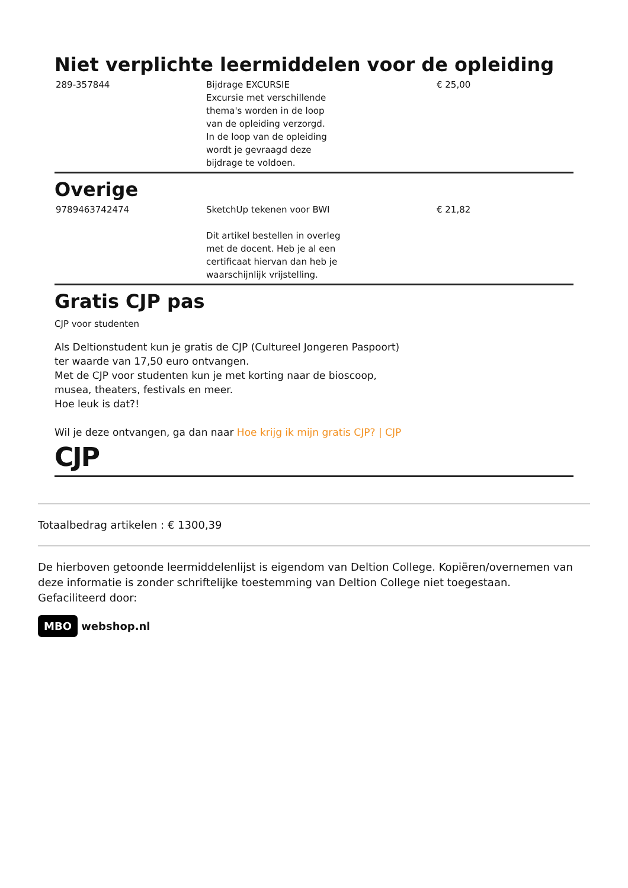Niet verplichte leermiddelen voor de opleiding
| 289-357844 | Bijdrage EXCURSIE Excursie met verschillende thema's worden in de loop van de opleiding verzorgd. In de loop van de opleiding wordt je gevraagd deze bijdrage te voldoen. | € 25,00 |
Overige
| 9789463742474 | SketchUp tekenen voor BWI Dit artikel bestellen in overleg met de docent. Heb je al een certificaat hiervan dan heb je waarschijnlijk vrijstelling. | € 21,82 |
Gratis CJP pas
CJP voor studenten
Als Deltionstudent kun je gratis de CJP (Cultureel Jongeren Paspoort)
ter waarde van 17,50 euro ontvangen.
Met de CJP voor studenten kun je met korting naar de bioscoop,
musea, theaters, festivals en meer.
Hoe leuk is dat?!
Wil je deze ontvangen, ga dan naar Hoe krijg ik mijn gratis CJP? | CJP
CJP
Totaalbedrag artikelen : € 1300,39
De hierboven getoonde leermiddelenlijst is eigendom van Deltion College. Kopiëren/overnemen van deze informatie is zonder schriftelijke toestemming van Deltion College niet toegestaan.
Gefaciliteerd door:
MBO webshop.nl